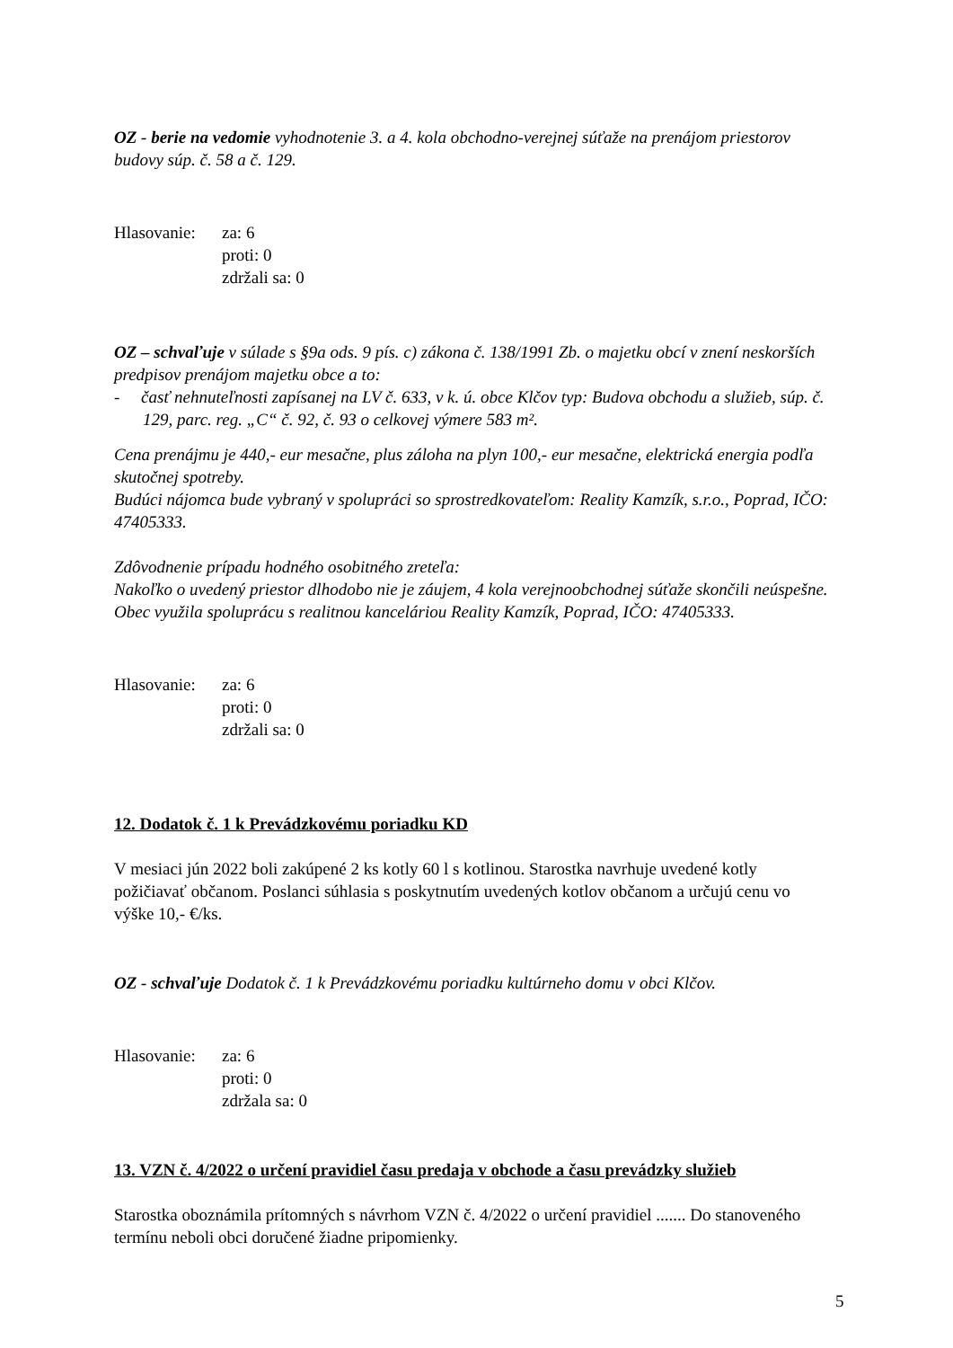OZ - berie na vedomie vyhodnotenie 3. a 4. kola obchodno-verejnej súťaže na prenájom priestorov budovy súp. č. 58 a č. 129.
Hlasovanie: za: 6
proti: 0
zdržali sa: 0
OZ – schvaľuje v súlade s §9a ods. 9 pís. c) zákona č. 138/1991 Zb. o majetku obcí v znení neskorších predpisov prenájom majetku obce a to:
- časť nehnuteľnosti zapísanej na LV č. 633, v k. ú. obce Klčov typ: Budova obchodu a služieb, súp. č. 129, parc. reg. „C“ č. 92, č. 93 o celkovej výmere 583 m².
Cena prenájmu je 440,- eur mesačne, plus záloha na plyn 100,- eur mesačne, elektrická energia podľa skutočnej spotreby.
Budúci nájomca bude vybraný v spolupráci so sprostredkovateľom: Reality Kamzík, s.r.o., Poprad, IČO: 47405333.
Zdôvodnenie prípadu hodného osobitného zreteľa:
Nakoľko o uvedený priestor dlhodobo nie je záujem, 4 kola verejnoobchodnej súťaže skončili neúspešne. Obec využila spoluprácu s realitnou kanceláriou Reality Kamzík, Poprad, IČO: 47405333.
Hlasovanie: za: 6
proti: 0
zdržali sa: 0
12. Dodatok č. 1 k Prevádzkovému poriadku KD
V mesiaci jún 2022 boli zakúpené 2 ks kotly 60 l s kotlinou. Starostka navrhuje uvedené kotly požičiavať občanom. Poslanci súhlasia s poskytnutím uvedených kotlov občanom a určujú cenu vo výške 10,- €/ks.
OZ - schvaľuje Dodatok č. 1 k Prevádzkovému poriadku kultúrneho domu v obci Klčov.
Hlasovanie: za: 6
proti: 0
zdržala sa: 0
13. VZN č. 4/2022 o určení pravidiel času predaja v obchode a času prevádzky služieb
Starostka oboznámila prítomných s návrhom VZN č. 4/2022 o určení pravidiel ....... Do stanoveného termínu neboli obci doručené žiadne pripomienky.
5